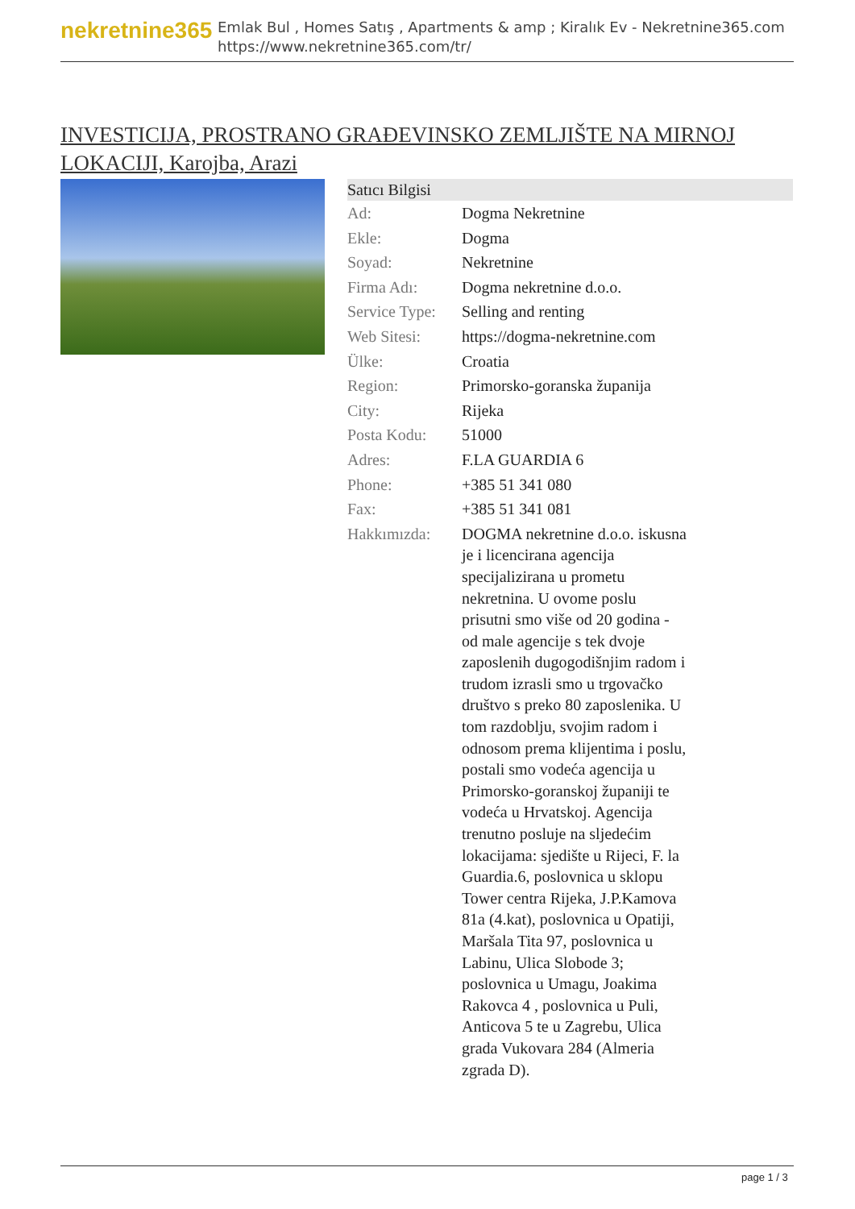nekretnine365
Emlak Bul , Homes Satış , Apartments & amp ; Kiralık Ev - Nekretnine365.com
https://www.nekretnine365.com/tr/
INVESTICIJA, PROSTRANO GRAĐEVINSKO ZEMLJIŠTE NA MIRNOJ LOKACIJI, Karojba, Arazi
| Satıcı Bilgisi | |
| --- | --- |
| Ad: | Dogma Nekretnine |
| Ekle: | Dogma |
| Soyad: | Nekretnine |
| Firma Adı: | Dogma nekretnine d.o.o. |
| Service Type: | Selling and renting |
| Web Sitesi: | https://dogma-nekretnine.com |
| Ülke: | Croatia |
| Region: | Primorsko-goranska županija |
| City: | Rijeka |
| Posta Kodu: | 51000 |
| Adres: | F.LA GUARDIA 6 |
| Phone: | +385 51 341 080 |
| Fax: | +385 51 341 081 |
| Hakkımızda: | DOGMA nekretnine d.o.o. iskusna je i licencirana agencija specijalizirana u prometu nekretnina. U ovome poslu prisutni smo više od 20 godina - od male agencije s tek dvoje zaposlenih dugogodišnjim radom i trudom izrasli smo u trgovačko društvo s preko 80 zaposlenika. U tom razdoblju, svojim radom i odnosom prema klijentima i poslu, postali smo vodeća agencija u Primorsko-goranskoj županiji te vodeća u Hrvatskoj. Agencija trenutno posluje na sljedećim lokacijama: sjedište u Rijeci, F. la Guardia.6, poslovnica u sklopu Tower centra Rijeka, J.P.Kamova 81a (4.kat), poslovnica u Opatiji, Maršala Tita 97, poslovnica u Labinu, Ulica Slobode 3; poslovnica u Umagu, Joakima Rakovca 4 , poslovnica u Puli, Anticova 5 te u Zagrebu, Ulica grada Vukovara 284 (Almeria zgrada D). |
page 1 / 3